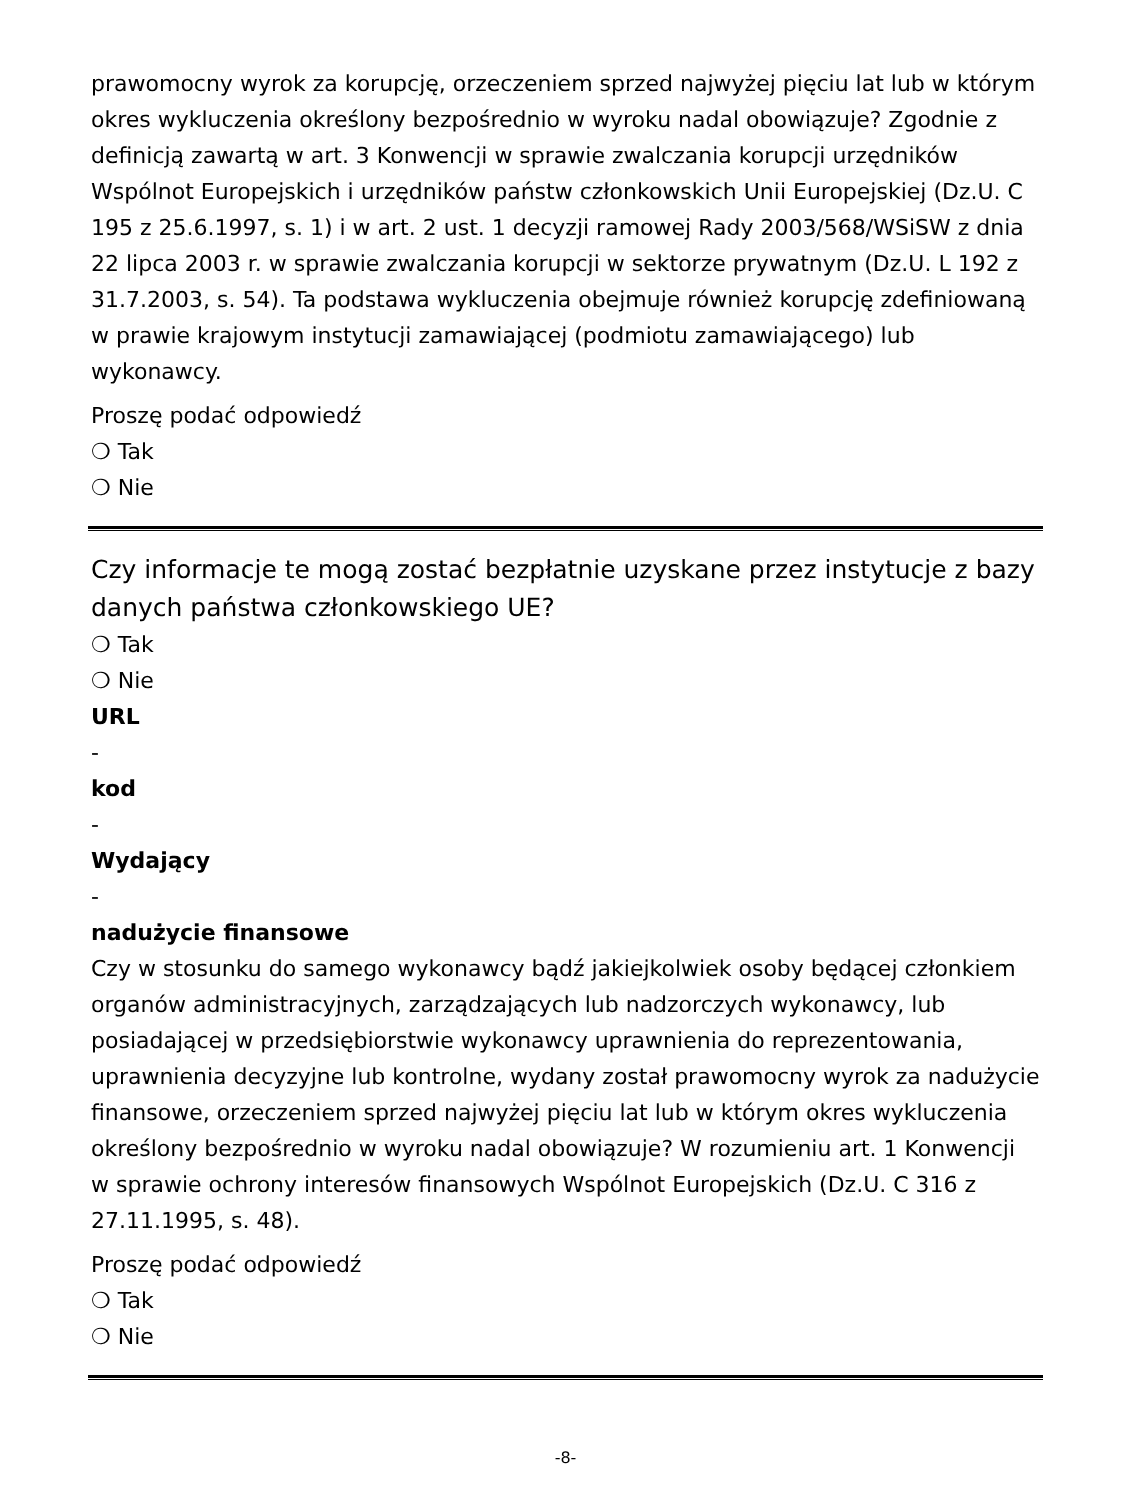prawomocny wyrok za korupcję, orzeczeniem sprzed najwyżej pięciu lat lub w którym okres wykluczenia określony bezpośrednio w wyroku nadal obowiązuje? Zgodnie z definicją zawartą w art. 3 Konwencji w sprawie zwalczania korupcji urzędników Wspólnot Europejskich i urzędników państw członkowskich Unii Europejskiej (Dz.U. C 195 z 25.6.1997, s. 1) i w art. 2 ust. 1 decyzji ramowej Rady 2003/568/WSiSW z dnia 22 lipca 2003 r. w sprawie zwalczania korupcji w sektorze prywatnym (Dz.U. L 192 z 31.7.2003, s. 54). Ta podstawa wykluczenia obejmuje również korupcję zdefiniowaną w prawie krajowym instytucji zamawiającej (podmiotu zamawiającego) lub wykonawcy.
Proszę podać odpowiedź
❍ Tak
❍ Nie
Czy informacje te mogą zostać bezpłatnie uzyskane przez instytucje z bazy danych państwa członkowskiego UE?
❍ Tak
❍ Nie
URL
-
kod
-
Wydający
-
nadużycie finansowe
Czy w stosunku do samego wykonawcy bądź jakiejkolwiek osoby będącej członkiem organów administracyjnych, zarządzających lub nadzorczych wykonawcy, lub posiadającej w przedsiębiorstwie wykonawcy uprawnienia do reprezentowania, uprawnienia decyzyjne lub kontrolne, wydany został prawomocny wyrok za nadużycie finansowe, orzeczeniem sprzed najwyżej pięciu lat lub w którym okres wykluczenia określony bezpośrednio w wyroku nadal obowiązuje? W rozumieniu art. 1 Konwencji w sprawie ochrony interesów finansowych Wspólnot Europejskich (Dz.U. C 316 z 27.11.1995, s. 48).
Proszę podać odpowiedź
❍ Tak
❍ Nie
-8-